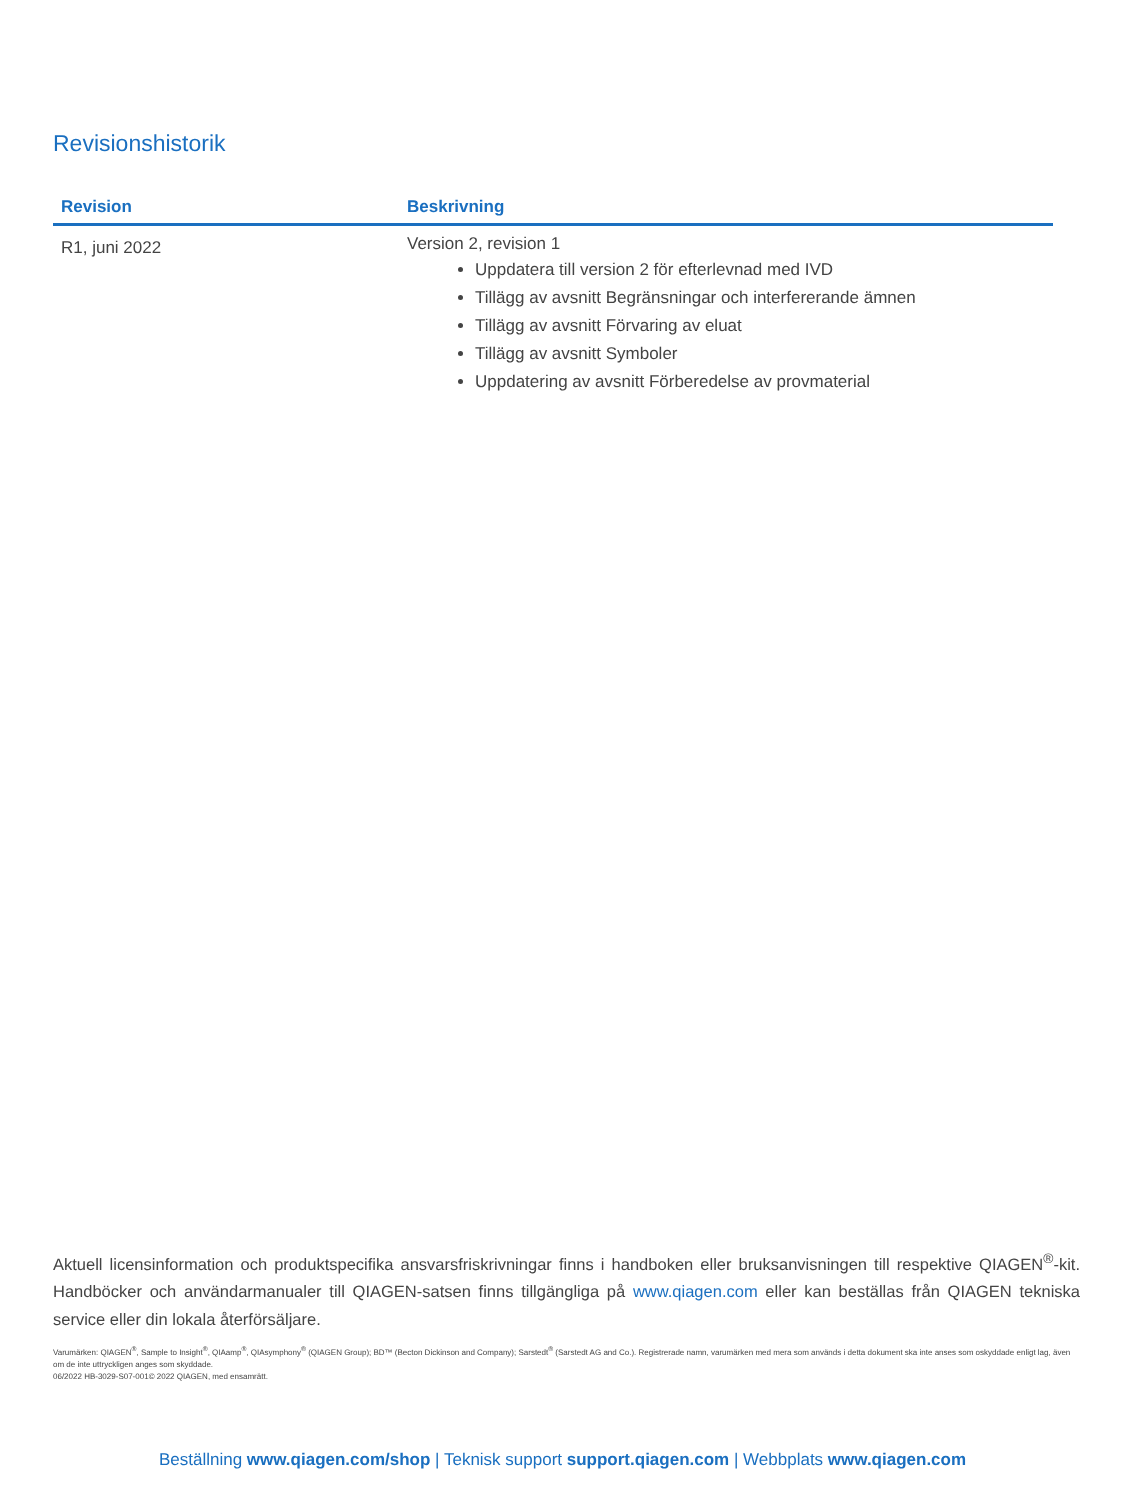Revisionshistorik
| Revision | Beskrivning |
| --- | --- |
| R1, juni 2022 | Version 2, revision 1 Uppdatera till version 2 för efterlevnad med IVD Tillägg av avsnitt Begränsningar och interfererande ämnen Tillägg av avsnitt Förvaring av eluat Tillägg av avsnitt Symboler Uppdatering av avsnitt Förberedelse av provmaterial |
Aktuell licensinformation och produktspecifika ansvarsfriskrivningar finns i handboken eller bruksanvisningen till respektive QIAGEN<sup>®</sup>-kit. Handböcker och användarmanualer till QIAGEN-satsen finns tillgängliga på www.qiagen.com eller kan beställas från QIAGEN tekniska service eller din lokala återförsäljare.
Varumärken: QIAGEN<sup>®</sup>, Sample to Insight<sup>®</sup>, QIAamp<sup>®</sup>, QIAsymphony<sup>®</sup> (QIAGEN Group); BD™ (Becton Dickinson and Company); Sarstedt<sup>®</sup> (Sarstedt AG and Co.). Registrerade namn, varumärken med mera som används i detta dokument ska inte anses som oskyddade enligt lag, även om de inte uttryckligen anges som skyddade.
06/2022 HB-3029-S07-001© 2022 QIAGEN, med ensamrätt.
Beställning www.qiagen.com/shop | Teknisk support support.qiagen.com | Webbplats www.qiagen.com